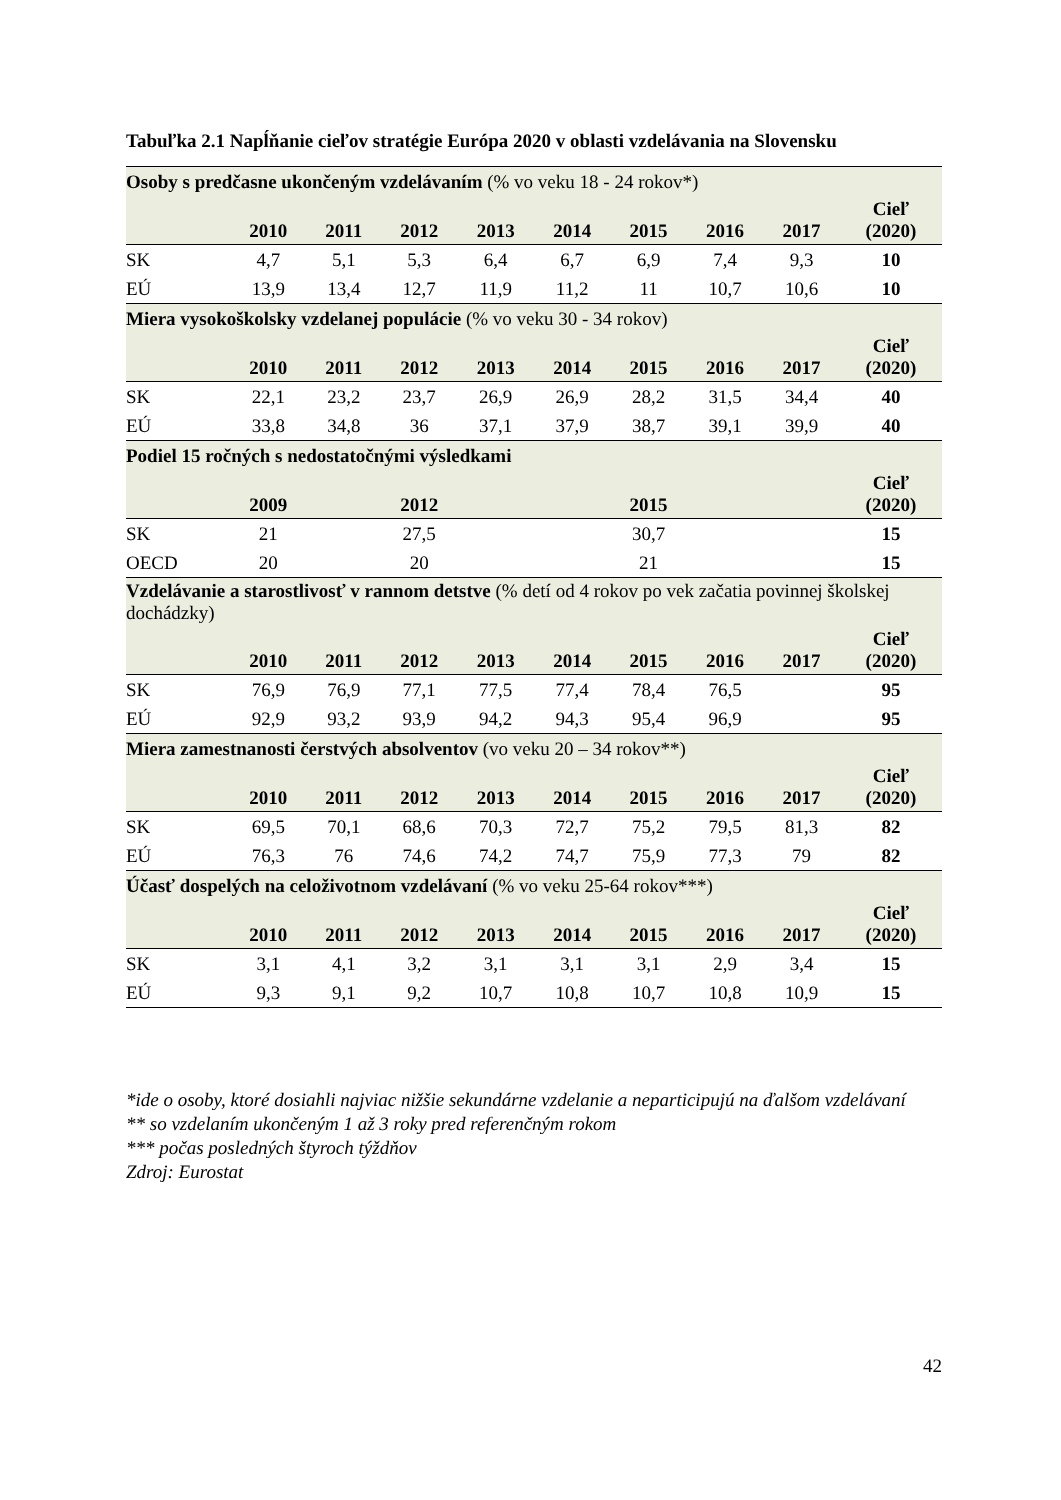Tabuľka 2.1 Napĺňanie cieľov stratégie Európa 2020 v oblasti vzdelávania na Slovensku
| Osoby s predčasne ukončeným vzdelávaním (% vo veku 18 - 24 rokov*) | | | | | | | | | |
| | 2010 | 2011 | 2012 | 2013 | 2014 | 2015 | 2016 | 2017 | Cieľ (2020) |
| SK | 4,7 | 5,1 | 5,3 | 6,4 | 6,7 | 6,9 | 7,4 | 9,3 | 10 |
| EÚ | 13,9 | 13,4 | 12,7 | 11,9 | 11,2 | 11 | 10,7 | 10,6 | 10 |
| Miera vysokoškolsky vzdelanej populácie (% vo veku 30 - 34 rokov) | | | | | | | | | |
| | 2010 | 2011 | 2012 | 2013 | 2014 | 2015 | 2016 | 2017 | Cieľ (2020) |
| SK | 22,1 | 23,2 | 23,7 | 26,9 | 26,9 | 28,2 | 31,5 | 34,4 | 40 |
| EÚ | 33,8 | 34,8 | 36 | 37,1 | 37,9 | 38,7 | 39,1 | 39,9 | 40 |
| Podiel 15 ročných s nedostatočnými výsledkami | | | | | | | | | |
| | 2009 | | 2012 | | | 2015 | | | Cieľ (2020) |
| SK | 21 | | 27,5 | | | 30,7 | | | 15 |
| OECD | 20 | | 20 | | | 21 | | | 15 |
| Vzdelávanie a starostlivosť v rannom detstve (% detí od 4 rokov po vek začatia povinnej školskej dochádzky) | | | | | | | | | |
| | 2010 | 2011 | 2012 | 2013 | 2014 | 2015 | 2016 | 2017 | Cieľ (2020) |
| SK | 76,9 | 76,9 | 77,1 | 77,5 | 77,4 | 78,4 | 76,5 | | 95 |
| EÚ | 92,9 | 93,2 | 93,9 | 94,2 | 94,3 | 95,4 | 96,9 | | 95 |
| Miera zamestnanosti čerstvých absolventov (vo veku 20 – 34 rokov**) | | | | | | | | | |
| | 2010 | 2011 | 2012 | 2013 | 2014 | 2015 | 2016 | 2017 | Cieľ (2020) |
| SK | 69,5 | 70,1 | 68,6 | 70,3 | 72,7 | 75,2 | 79,5 | 81,3 | 82 |
| EÚ | 76,3 | 76 | 74,6 | 74,2 | 74,7 | 75,9 | 77,3 | 79 | 82 |
| Účasť dospelých na celoživotnom vzdelávaní (% vo veku 25-64 rokov***) | | | | | | | | | |
| | 2010 | 2011 | 2012 | 2013 | 2014 | 2015 | 2016 | 2017 | Cieľ (2020) |
| SK | 3,1 | 4,1 | 3,2 | 3,1 | 3,1 | 3,1 | 2,9 | 3,4 | 15 |
| EÚ | 9,3 | 9,1 | 9,2 | 10,7 | 10,8 | 10,7 | 10,8 | 10,9 | 15 |
*ide o osoby, ktoré dosiahli najviac nižšie sekundárne vzdelanie a neparticipujú na ďalšom vzdelávaní
** so vzdelaním ukončeným 1 až 3 roky pred referenčným rokom
*** počas posledných štyroch týždňov
Zdroj: Eurostat
42